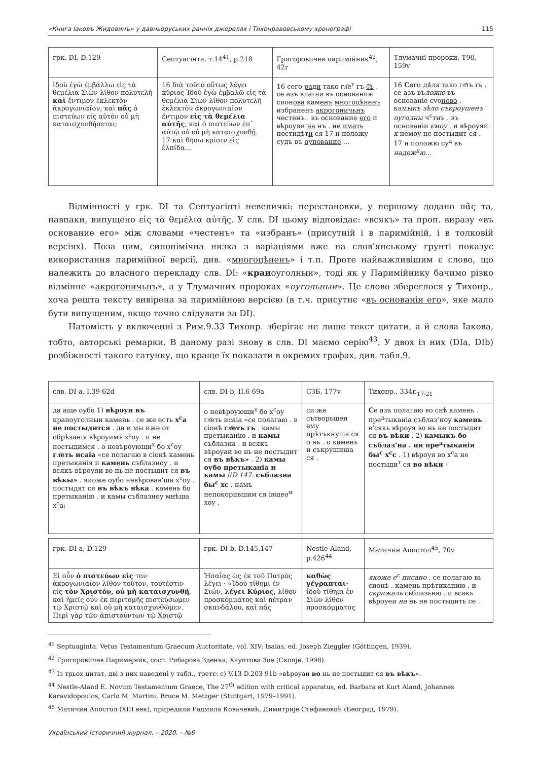«Книга Іаковъ Жидовинъ» у давньоруських ранніх джерелах і Тихонравовському хронографі 115
| грк. DI, D.129 | Септуагінта, т.14<sup>41</sup>, p.218 | Григоровичев паримійник<sup>42</sup>, 42r | Тлумачні пророки, T90, 159v |
| --- | --- | --- | --- |
| ἰδοὺ ἐγὼ ἐμβάλλω εἰς τὰ θεμέλια Σιὼν λίθον πολυτελῆ καὶ ἔντιμον ἐκλεκτὸν ἀκρογωνιαῖον, καὶ πᾶς ὁ πιστεύων εἰς αὐτὸν οὐ μὴ καταισχυνθήσεται; | 16 διὰ τοῦτο οὕτως λέγει κύριος Ἰδοὺ ἐγὼ ἐμβαλῶ εἰς τὰ θεμέλια Σιων λίθον πολυτελῆ ἐκλεκτὸν ἀκρογωνιαῖον ἔντιμον εἰς τὰ θεμέλια αὐτῆς , καὶ ὁ πιστεύων ἐπ᾽ αὐτῷ οὐ οὐ μὴ καταισχυνθῇ. 17 καὶ θήσω κρίσιν εἰς ἐλπίδα... | 16 сего ради тако гл҃е<sup>т</sup> гъ б҃ъ . се азъ вл агая въ основаниѥ сион ова кам енъ многоцѣненъ избраненъ акрогоничьнъ честенъ . въ основание его и вѣроуяи на нъ . не имать постидѣт и ся 17 и положу судъ въ оупование ... | 16 С его дѣля тако гл҃ть гь . се азъ въ ложю въ основаніе сvо ново . кам ыкъ зѣло съкроушенъ оуголны ч<sup>с</sup>тнъ . въ основаніи ємоу . и вѣроуяи к немоу не постыдит ся . 17 и положю су<sup>д</sup> въ надеж<sup>д</sup>ю... |
Відмінності у грк. DI та Септуагінті невеличкі: перестановки, у першому додано πᾶς та, навпаки, випущено εἰς τὰ θεμέλια αὐτῆς. У слв. DI цьому відповідає: «всякъ» та проп. виразу «въ основание его» між словами «честенъ» та «избранъ» (присутній і в паримійній, і в толковій версіях). Поза цим, синонімічна низка з варіаціями вже на слов’янському грунті показує використання паримійної версії, див. «многоцѣненъ» і т.п. Проте найважливішим є слово, що належить до власного перекладу слв. DI: «краиоуголныи», тоді як у Паримійнику бачимо різко відмінне «акрогоничьнъ», а у Тлумачних пророках «оугольныи». Це слово збереглося у Тихонр., хоча решта тексту вивірена за паримійною версією (в т.ч. присутнє «въ основаніи его», яке мало бути випущеним, якщо точно слідувати за DI).
Натомість у включенні з Рим.9.33 Тихонр. зберігає не лише текст цитати, а й слова Іакова, тобто, авторські ремарки. В даному разі знову в слв. DI маємо серію<sup>43</sup>. У двох із них (DIa, DIb) розбіжності такого гатунку, що краще їх показати в окремих графах, див. табл.9.
| слв. DI-a, I.39 62d | слв. DI-b, II.6 69a | СЗБ, 177v | Тихонр., 334r.<sub>17-21</sub> |
| --- | --- | --- | --- |
| да аще оубо 1) вѣроуя въ краиоуголныи камень . се же есть х<sup>с</sup>а не постыдится . да и мы иже от обрѣзанія вѣроуимъ х<sup>с</sup>оу . и не постыдимся . о невѣроующи<sup>х</sup> бо х<sup>с</sup>оу гл҃еть исаіа «се полагаю в сіонѣ камень претыканія и камень съблазноу . и всякъ вѣроуяи во нь не постыдит ся въ вѣкы» . якоже оубо невѣровав’ша х<sup>с</sup>оу . постыдят ся въ вѣкъ вѣка . камень бо претыканію . и камы съблазноу мнѣша х<sup>с</sup>а; | о невѣроующи<sup>х</sup> бо х<sup>с</sup>оу гл҃еть исаіа «се полагаю . в сіонѣ гл҃еть гь . камы претыканію . и камы съблазна . и всякъ вѣроуаи во нь не постыдит ся въ вѣкъ» . 2) камы оубо претыканіа и камы // D.147. съблазна бы<sup>с</sup> хс . намъ непокорившим ся іюдео<sup>м</sup> хоу . | си же сътворьшеи ему прѣтъкнуша ся о нь . о камень и съкрушиша ся . | С е азъ полагаю во снѣ камень . пре<sup>д</sup>тыканіа съблаз’ноу камень . в’сякь вѣроуя во нь не постыдит ся въ вѣки . 2) камыкъ бо съблаз’на . ии пре<sup>д</sup>тыканія бы<sup>с</sup> х<sup>с</sup>с . 1) вѣроуя во х<sup>с</sup>а не постыди<sup>т</sup> ся во вѣки ⁖ |
| грк. DI-a, D.129 | грк. DI-b, D.145,147 | Nestle-Aland, p.426<sup>44</sup> | Матичин Апостол<sup>45</sup>, 70v |
| --- | --- | --- | --- |
| Εἰ οὖν ὁ πιστεύων εἰς τον ἀκρογωνιαῖον λίθον τοῦτον, τουτέστιν εἰς τὸν Χριστόν, οὐ μὴ καταισχυνθῇ , καὶ ἡμεῖς οὖν ἐκ περιτομῆς πιστεύσωμεν τῷ Χριστῷ καὶ οὐ μὴ καταισχυνθῶμεν. Περὶ γὰρ τῶν ἀπιστούντων τῷ Χριστῷ | Ἡσαΐας ὡς ἐκ τοῦ Πατρὸς λέγει · «Ἰδοὺ τίθημι ἐν Σιών, λέγει Κύριος, λίθον προσκόμματος καὶ πέτραν σκανδάλου, καὶ πᾶς | καθὼς γέγραπται· ἰδοὺ τίθημι ἐν Σιὼν λίθον προσκόμματος | якоже е<sup>с</sup> писано . се полагаю вь сионѣ . камень прѣтиканию . и скрижаль сьблазьню . и всакь вѣроуеи на нь не постыдить се . |
<sup>41</sup> Septuaginta. Vetus Testamentum Graecum Auctoritate, vol. XIV: Isaias, ed. Joseph Zieggler (Göttingen, 1939).
<sup>42</sup> Григоровичев Паримејник, сост. Рибарова Зденка, Хауптова Зое (Скопје, 1998).
<sup>43</sup> Із трьох цитат, дві з них наведені у табл., третє: с) V.13 D.203 91b «вѣроуаи во нь не постыдит ся въ вѣкъ».
<sup>44</sup> Nestle-Aland E. Novum Testamentum Graece, The 27<sup>th</sup> edition with critical apparatus, ed. Barbara et Kurt Aland, Johannes Karavidopoulos, Carlo M. Martini, Bruce M. Metzger (Stuttgart, 1979–1991).
<sup>45</sup> Матичин Апостол (XIII век), приредили Радмила Ковачевић, Димитрије Стефановић (Београд, 1979).
Український історичний журнал. – 2020. – №6